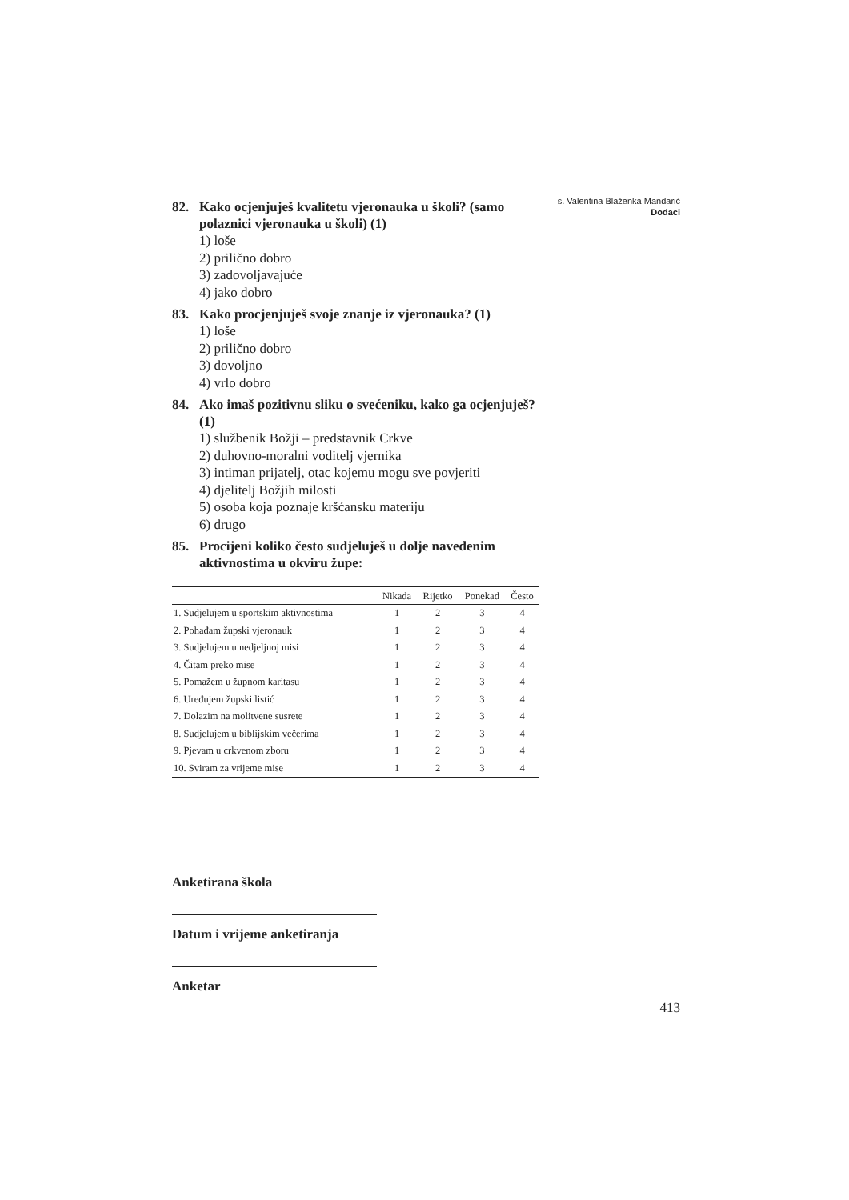s. Valentina Blaženka Mandarić
Dodaci
82. Kako ocjenjuješ kvalitetu vjeronauka u školi? (samo polaznici vjeronauka u školi) (1)
1) loše
2) prilično dobro
3) zadovoljavajuće
4) jako dobro
83. Kako procjenjuješ svoje znanje iz vjeronauka? (1)
1) loše
2) prilično dobro
3) dovoljno
4) vrlo dobro
84. Ako imaš pozitivnu sliku o svećeniku, kako ga ocjenjuješ? (1)
1) službenik Božji – predstavnik Crkve
2) duhovno-moralni voditelj vjernika
3) intiman prijatelj, otac kojemu mogu sve povjeriti
4) djelitelj Božjih milosti
5) osoba koja poznaje kršćansku materiju
6) drugo
85. Procijeni koliko često sudjeluješ u dolje navedenim aktivnostima u okviru župe:
| | Nikada | Rijetko | Ponekad | Često |
| --- | --- | --- | --- | --- |
| 1. Sudjelujem u sportskim aktivnostima | 1 | 2 | 3 | 4 |
| 2. Pohađam župski vjeronauk | 1 | 2 | 3 | 4 |
| 3. Sudjelujem u nedjeljnoj misi | 1 | 2 | 3 | 4 |
| 4. Čitam preko mise | 1 | 2 | 3 | 4 |
| 5. Pomažem u župnom karitasu | 1 | 2 | 3 | 4 |
| 6. Uređujem župski listić | 1 | 2 | 3 | 4 |
| 7. Dolazim na molitvene susrete | 1 | 2 | 3 | 4 |
| 8. Sudjelujem u biblijskim večerima | 1 | 2 | 3 | 4 |
| 9. Pjevam u crkvenom zboru | 1 | 2 | 3 | 4 |
| 10. Sviram za vrijeme mise | 1 | 2 | 3 | 4 |
Anketirana škola
Datum i vrijeme anketiranja
Anketar
413